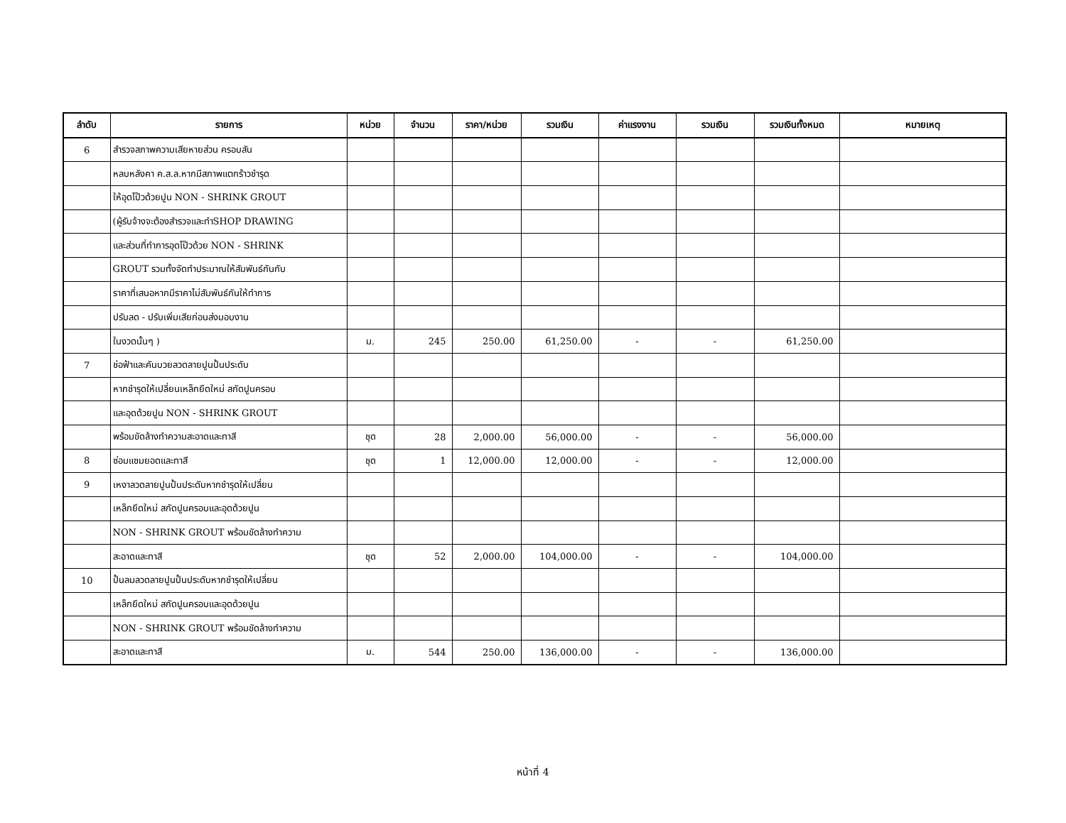| ลำดับ | รายการ | หน่วย | จำนวน | ราคา/หน่วย | รวมเงิน | ค่าแรงงาน | รวมเงิน | รวมเงินทั้งหมด | หมายเหตุ |
| --- | --- | --- | --- | --- | --- | --- | --- | --- | --- |
| 6 | สำรวจสภาพความเสียหายส่วน ครอบสัน | | | | | | | | |
| | หลบหลังคา ค.ส.ล.หากมีสภาพแตกร้าวชำรุด | | | | | | | | |
| | ให้อุดโป๊วด้วยปูน NON - SHRINK GROUT | | | | | | | | |
| | (ผู้รับจ้างจะต้องสำรวจและทำSHOP DRAWING | | | | | | | | |
| | และส่วนที่ทำการอุดโป๊วด้วย NON - SHRINK | | | | | | | | |
| | GROUT รวมทั้งจัดทำประมาณให้สัมพันธ์กันกับ | | | | | | | | |
| | ราคาที่เสนอหากมีราคาไม่สัมพันธ์กันให้ทำการ | | | | | | | | |
| | ปรับลด - ปรับเพิ่มเสียก่อนส่งมอบงาน | | | | | | | | |
| | ในงวดนั้นๆ ) | ม. | 245 | 250.00 | 61,250.00 | - | - | 61,250.00 | |
| 7 | ช่อฟ้าและคันบวยลวดลายปูนปั้นประดับ | | | | | | | | |
| | หากชำรุดให้เปลี่ยนเหล็กยึดใหม่ สกัดปูนครอบ | | | | | | | | |
| | และอุดด้วยปูน NON - SHRINK GROUT | | | | | | | | |
| | พร้อมขัดล้างทำความสะอาดและทาสี | ชุด | 28 | 2,000.00 | 56,000.00 | - | - | 56,000.00 | |
| 8 | ซ่อมแซมยอดและทาสี | ชุด | 1 | 12,000.00 | 12,000.00 | - | - | 12,000.00 | |
| 9 | เหงาลวดลายปูนปั้นประดับหากชำรุดให้เปลี่ยน | | | | | | | | |
| | เหล็กยึดใหม่ สกัดปูนครอบและอุดด้วยปูน | | | | | | | | |
| | NON - SHRINK GROUT พร้อมขัดล้างทำความ | | | | | | | | |
| | สะอาดและทาสี | ชุด | 52 | 2,000.00 | 104,000.00 | - | - | 104,000.00 | |
| 10 | ปั้นลมลวดลายปูนปั้นประดับหากชำรุดให้เปลี่ยน | | | | | | | | |
| | เหล็กยึดใหม่ สกัดปูนครอบและอุดด้วยปูน | | | | | | | | |
| | NON - SHRINK GROUT พร้อมขัดล้างทำความ | | | | | | | | |
| | สะอาดและทาสี | ม. | 544 | 250.00 | 136,000.00 | - | - | 136,000.00 | |
หน้าที่ 4